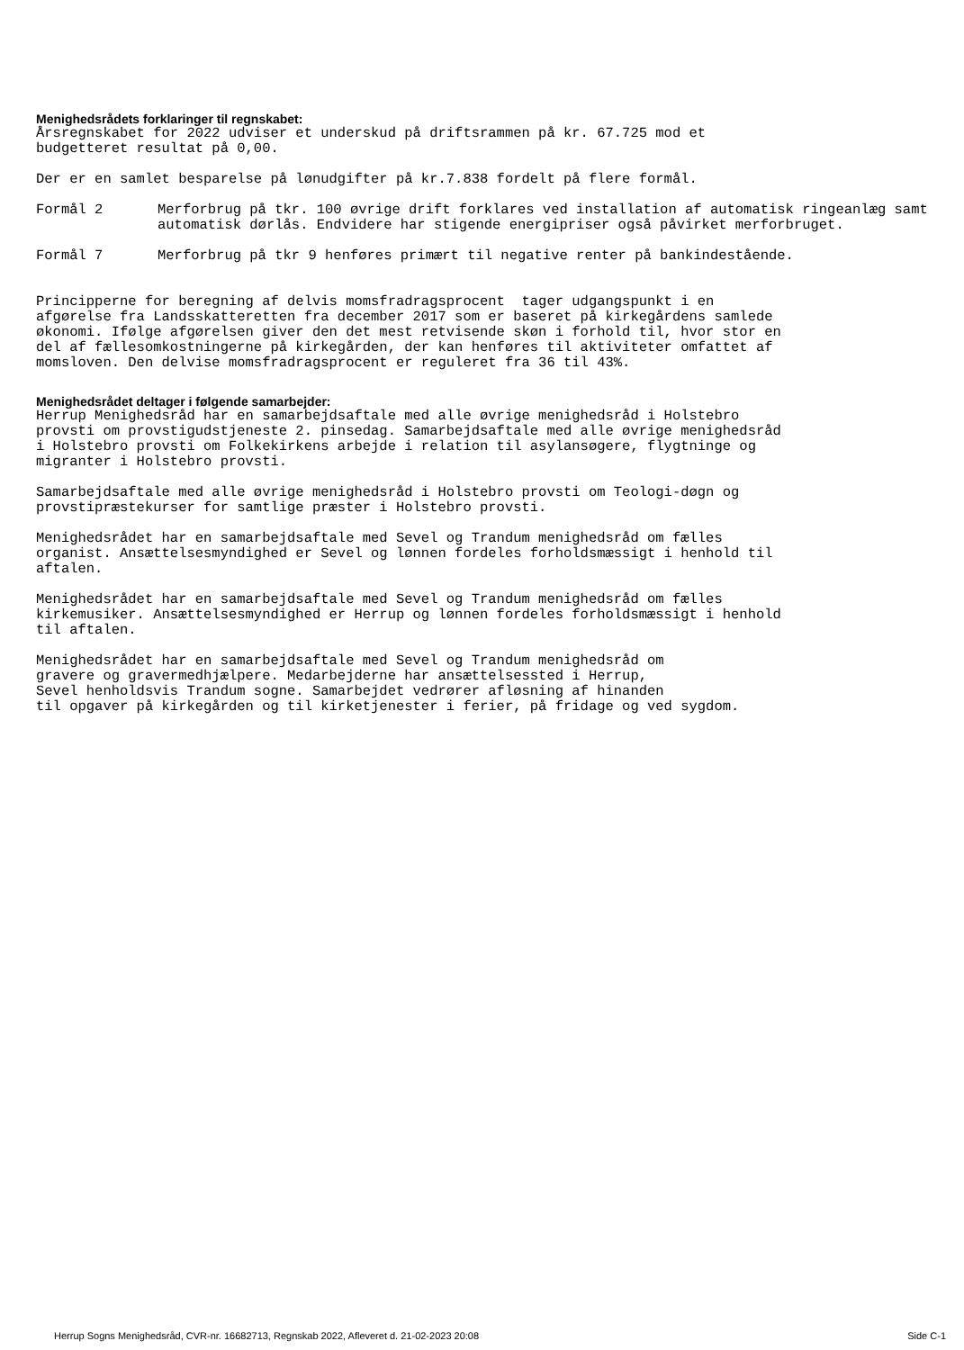Menighedsrådets forklaringer til regnskabet:
Årsregnskabet for 2022 udviser et underskud på driftsrammen på kr. 67.725 mod et budgetteret resultat på 0,00.
Der er en samlet besparelse på lønudgifter på kr.7.838 fordelt på flere formål.
Formål 2 Merforbrug på tkr. 100 øvrige drift forklares ved installation af automatisk ringeanlæg samt automatisk dørlås. Endvidere har stigende energipriser også påvirket merforbruget.
Formål 7 Merforbrug på tkr 9 henføres primært til negative renter på bankindestående.
Principperne for beregning af delvis momsfradragsprocent tager udgangspunkt i en afgørelse fra Landsskatteretten fra december 2017 som er baseret på kirkegårdens samlede økonomi. Ifølge afgørelsen giver den det mest retvisende skøn i forhold til, hvor stor en del af fællesomkostningerne på kirkegården, der kan henføres til aktiviteter omfattet af momsloven. Den delvise momsfradragsprocent er reguleret fra 36 til 43%.
Menighedsrådet deltager i følgende samarbejder:
Herrup Menighedsråd har en samarbejdsaftale med alle øvrige menighedsråd i Holstebro provsti om provstigudstjeneste 2. pinsedag. Samarbejdsaftale med alle øvrige menighedsråd i Holstebro provsti om Folkekirkens arbejde i relation til asylansøgere, flygtninge og migranter i Holstebro provsti.
Samarbejdsaftale med alle øvrige menighedsråd i Holstebro provsti om Teologi-døgn og provstipræstekurser for samtlige præster i Holstebro provsti.
Menighedsrådet har en samarbejdsaftale med Sevel og Trandum menighedsråd om fælles organist. Ansættelsesmyndighed er Sevel og lønnen fordeles forholdsmæssigt i henhold til aftalen.
Menighedsrådet har en samarbejdsaftale med Sevel og Trandum menighedsråd om fælles kirkemusiker. Ansættelsesmyndighed er Herrup og lønnen fordeles forholdsmæssigt i henhold til aftalen.
Menighedsrådet har en samarbejdsaftale med Sevel og Trandum menighedsråd om gravere og gravermedhjælpere. Medarbejderne har ansættelsessted i Herrup, Sevel henholdsvis Trandum sogne. Samarbejdet vedrører afløsning af hinanden til opgaver på kirkegården og til kirketjenester i ferier, på fridage og ved sygdom.
Herrup Sogns Menighedsråd, CVR-nr. 16682713, Regnskab 2022, Afleveret d. 21-02-2023 20:08 Side C-1